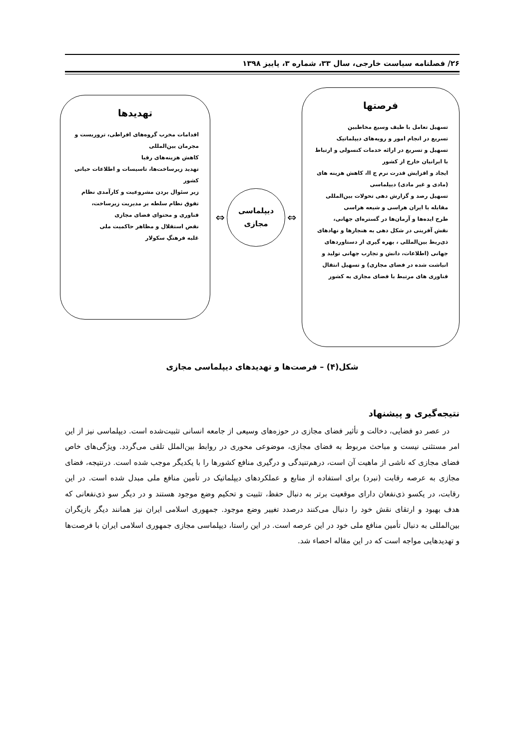۲۶/ فصلنامه سیاست خارجی، سال ۳۳، شماره ۳، پاییز ۱۳۹۸
فرصتها
تسهیل تعامل با طیف وسیع مخاطبین
تسریع در انجام امور و رویه‌های دیپلماتیک
تسهیل و تسریع در ارائه خدمات کنسولی و ارتباط با ایرانیان خارج از کشور
ایجاد و افزایش قدرت نرم ج اا، کاهش هزینه های (مادی و غیر مادی) دیپلماسی
تسهیل رصد و گزارش دهی تحولات بین‌المللی
مقابله با ایران هراسی و شیعه هراسی
طرح ایده‌ها و آرمان‌ها در گستره‌ای جهانی،
نقش آفرینی در شکل دهی به هنجارها و نهادهای ذی‌ربط بین‌المللی ، بهره گیری از دستاوردهای جهانی (اطلاعات، دانش و تجارب جهانی تولید و انباشت شده در فضای مجازی) و تسهیل انتقال فناوری های مرتبط با فضای مجازی به کشور
⇔
دیپلماسی
مجازی
⇔
تهدیدها
اقدامات مخرب گروه‌های افراطی، تروریست و مجرمان بین‌المللی
کاهش هزینه‌های رقبا
تهدید زیرساخت‌ها، تاسیسات و اطلاعات حیاتی کشور
زیر سئوال بردن مشروعیت و کارآمدی نظام تفوق نظام سلطه بر مدیریت زیرساخت، فناوری و محتوای فضای مجازی
نقض استقلال و مظاهر حاکمیت ملی
غلبه فرهنگِ سکولار
شکل(۴) – فرصت‌ها و تهدیدهای دیپلماسی مجازی
نتیجه‌گیری و پیشنهاد
در عصر دو فضایی، دخالت و تأثیر فضای مجازی در حوزه‌های وسیعی از جامعه انسانی تثبیت‌شده است. دیپلماسی نیز از این امر مستثنی نیست و مباحث مربوط به فضای مجازی، موضوعی محوری در روابط بین‌الملل تلقی می‌گردد. ویژگی‌های خاص فضای مجازی که ناشی از ماهیت آن است، درهم‌تنیدگی و درگیری منافع کشورها را با یکدیگر موجب شده است. درنتیجه، فضای مجازی به عرصه رقابت (نبرد) برای استفاده از منابع و عملکردهای دیپلماتیک در تأمین منافع ملی مبدل شده است. در این رقابت، در یکسو ذی‌نفعان دارای موقعیت برتر به دنبال حفظ، تثبیت و تحکیم وضع موجود هستند و در دیگر سو ذی‌نفعانی که هدف بهبود و ارتقای نقش خود را دنبال می‌کنند درصدد تغییر وضع موجود. جمهوری اسلامی ایران نیز همانند دیگر بازیگران بین‌المللی به دنبال تأمین منافع ملی خود در این عرصه است. در این راستا، دیپلماسی مجازی جمهوری اسلامی ایران با فرصت‌ها و تهدیدهایی مواجه است که در این مقاله احصاء شد.